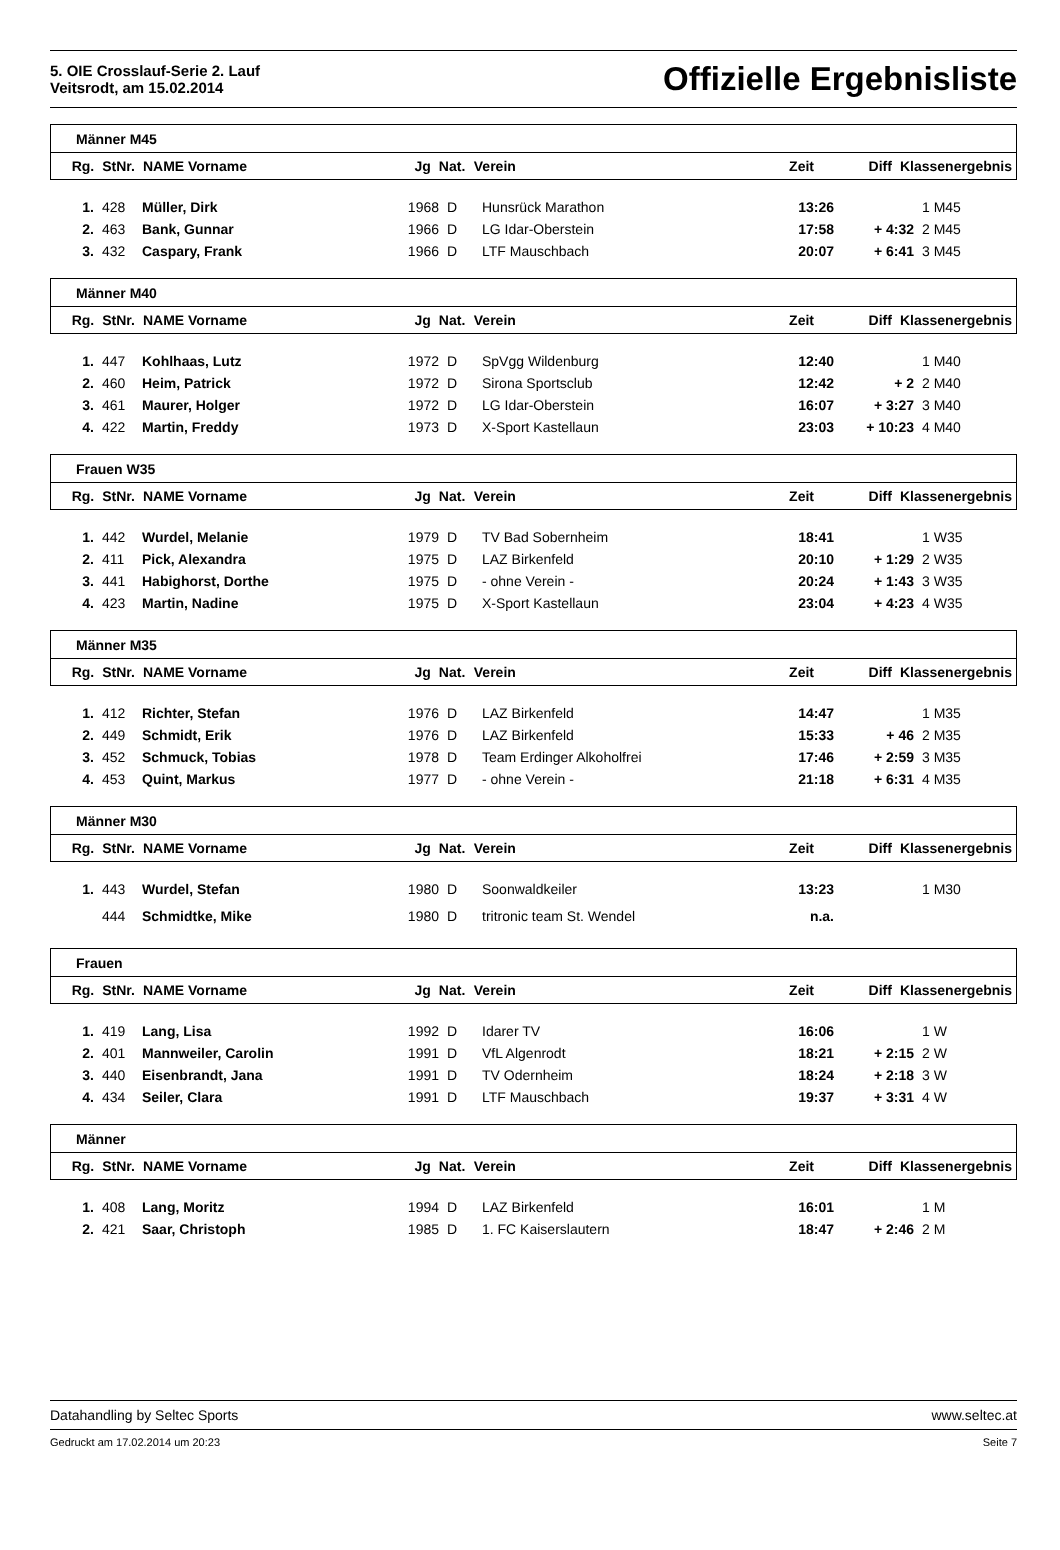5. OIE Crosslauf-Serie 2. Lauf
Veitsrodt, am 15.02.2014
Offizielle Ergebnisliste
Männer M45
| Rg. | StNr. | NAME Vorname | Jg | Nat. | Verein | Zeit | Diff | Klassenergebnis |
| --- | --- | --- | --- | --- | --- | --- | --- | --- |
| 1. | 428 | Müller, Dirk | 1968 | D | Hunsrück Marathon | 13:26 | | 1 M45 |
| 2. | 463 | Bank, Gunnar | 1966 | D | LG Idar-Oberstein | 17:58 | + 4:32 | 2 M45 |
| 3. | 432 | Caspary, Frank | 1966 | D | LTF Mauschbach | 20:07 | + 6:41 | 3 M45 |
Männer M40
| Rg. | StNr. | NAME Vorname | Jg | Nat. | Verein | Zeit | Diff | Klassenergebnis |
| --- | --- | --- | --- | --- | --- | --- | --- | --- |
| 1. | 447 | Kohlhaas, Lutz | 1972 | D | SpVgg Wildenburg | 12:40 | | 1 M40 |
| 2. | 460 | Heim, Patrick | 1972 | D | Sirona Sportsclub | 12:42 | + 2 | 2 M40 |
| 3. | 461 | Maurer, Holger | 1972 | D | LG Idar-Oberstein | 16:07 | + 3:27 | 3 M40 |
| 4. | 422 | Martin, Freddy | 1973 | D | X-Sport Kastellaun | 23:03 | + 10:23 | 4 M40 |
Frauen W35
| Rg. | StNr. | NAME Vorname | Jg | Nat. | Verein | Zeit | Diff | Klassenergebnis |
| --- | --- | --- | --- | --- | --- | --- | --- | --- |
| 1. | 442 | Wurdel, Melanie | 1979 | D | TV Bad Sobernheim | 18:41 | | 1 W35 |
| 2. | 411 | Pick, Alexandra | 1975 | D | LAZ Birkenfeld | 20:10 | + 1:29 | 2 W35 |
| 3. | 441 | Habighorst, Dorthe | 1975 | D | - ohne Verein - | 20:24 | + 1:43 | 3 W35 |
| 4. | 423 | Martin, Nadine | 1975 | D | X-Sport Kastellaun | 23:04 | + 4:23 | 4 W35 |
Männer M35
| Rg. | StNr. | NAME Vorname | Jg | Nat. | Verein | Zeit | Diff | Klassenergebnis |
| --- | --- | --- | --- | --- | --- | --- | --- | --- |
| 1. | 412 | Richter, Stefan | 1976 | D | LAZ Birkenfeld | 14:47 | | 1 M35 |
| 2. | 449 | Schmidt, Erik | 1976 | D | LAZ Birkenfeld | 15:33 | + 46 | 2 M35 |
| 3. | 452 | Schmuck, Tobias | 1978 | D | Team Erdinger Alkoholfrei | 17:46 | + 2:59 | 3 M35 |
| 4. | 453 | Quint, Markus | 1977 | D | - ohne Verein - | 21:18 | + 6:31 | 4 M35 |
Männer M30
| Rg. | StNr. | NAME Vorname | Jg | Nat. | Verein | Zeit | Diff | Klassenergebnis |
| --- | --- | --- | --- | --- | --- | --- | --- | --- |
| 1. | 443 | Wurdel, Stefan | 1980 | D | Soonwaldkeiler | 13:23 | | 1 M30 |
| | 444 | Schmidtke, Mike | 1980 | D | tritronic team St. Wendel | n.a. | | |
Frauen
| Rg. | StNr. | NAME Vorname | Jg | Nat. | Verein | Zeit | Diff | Klassenergebnis |
| --- | --- | --- | --- | --- | --- | --- | --- | --- |
| 1. | 419 | Lang, Lisa | 1992 | D | Idarer TV | 16:06 | | 1 W |
| 2. | 401 | Mannweiler, Carolin | 1991 | D | VfL Algenrodt | 18:21 | + 2:15 | 2 W |
| 3. | 440 | Eisenbrandt, Jana | 1991 | D | TV Odernheim | 18:24 | + 2:18 | 3 W |
| 4. | 434 | Seiler, Clara | 1991 | D | LTF Mauschbach | 19:37 | + 3:31 | 4 W |
Männer
| Rg. | StNr. | NAME Vorname | Jg | Nat. | Verein | Zeit | Diff | Klassenergebnis |
| --- | --- | --- | --- | --- | --- | --- | --- | --- |
| 1. | 408 | Lang, Moritz | 1994 | D | LAZ Birkenfeld | 16:01 | | 1 M |
| 2. | 421 | Saar, Christoph | 1985 | D | 1. FC Kaiserslautern | 18:47 | + 2:46 | 2 M |
Datahandling by Seltec Sports www.seltec.at
Gedruckt am 17.02.2014 um 20:23 Seite 7